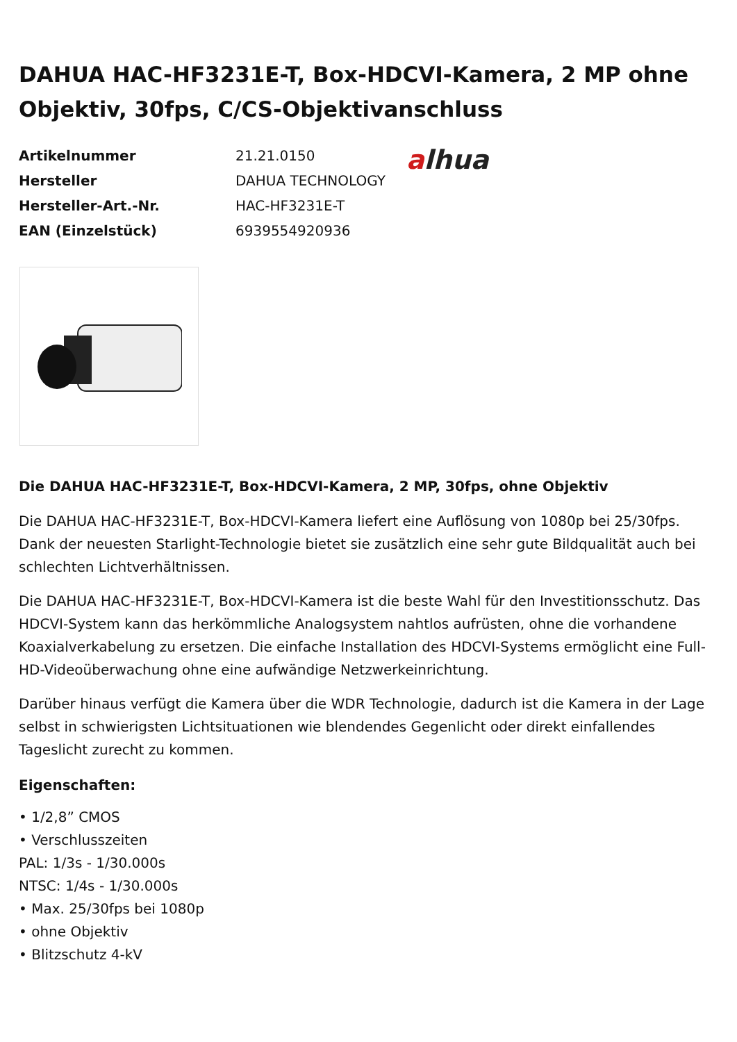DAHUA HAC-HF3231E-T, Box-HDCVI-Kamera, 2 MP ohne Objektiv, 30fps, C/CS-Objektivanschluss
| Artikelnummer | 21.21.0150 |
| Hersteller | DAHUA TECHNOLOGY |
| Hersteller-Art.-Nr. | HAC-HF3231E-T |
| EAN (Einzelstück) | 6939554920936 |
alhua
Die DAHUA HAC-HF3231E-T, Box-HDCVI-Kamera, 2 MP, 30fps, ohne Objektiv
Die DAHUA HAC-HF3231E-T, Box-HDCVI-Kamera liefert eine Auflösung von 1080p bei 25/30fps. Dank der neuesten Starlight-Technologie bietet sie zusätzlich eine sehr gute Bildqualität auch bei schlechten Lichtverhältnissen.
Die DAHUA HAC-HF3231E-T, Box-HDCVI-Kamera ist die beste Wahl für den Investitionsschutz. Das HDCVI-System kann das herkömmliche Analogsystem nahtlos aufrüsten, ohne die vorhandene Koaxialverkabelung zu ersetzen. Die einfache Installation des HDCVI-Systems ermöglicht eine Full-HD-Videoüberwachung ohne eine aufwändige Netzwerkeinrichtung.
Darüber hinaus verfügt die Kamera über die WDR Technologie, dadurch ist die Kamera in der Lage selbst in schwierigsten Lichtsituationen wie blendendes Gegenlicht oder direkt einfallendes Tageslicht zurecht zu kommen.
Eigenschaften:
• 1/2,8” CMOS
• Verschlusszeiten
PAL: 1/3s - 1/30.000s
NTSC: 1/4s - 1/30.000s
• Max. 25/30fps bei 1080p
• ohne Objektiv
• Blitzschutz 4-kV